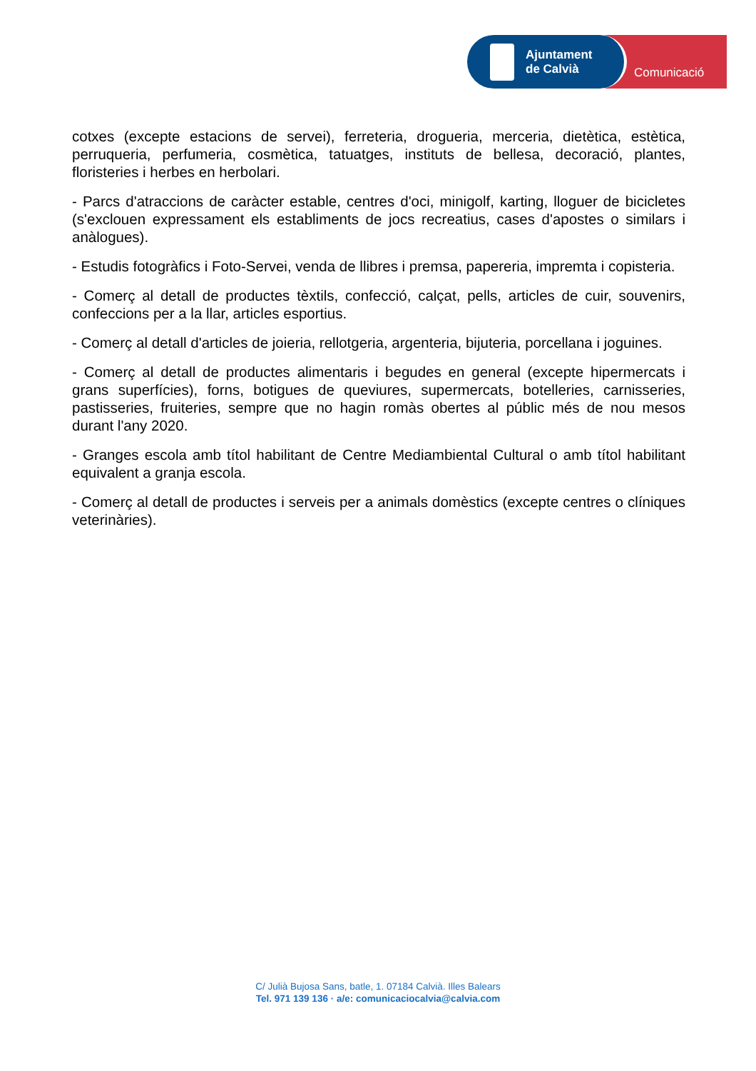Ajuntament
de Calvià
Comunicació
cotxes (excepte estacions de servei), ferreteria, drogueria, merceria, dietètica, estètica, perruqueria, perfumeria, cosmètica, tatuatges, instituts de bellesa, decoració, plantes, floristeries i herbes en herbolari.
- Parcs d'atraccions de caràcter estable, centres d'oci, minigolf, karting, lloguer de bicicletes (s'exclouen expressament els establiments de jocs recreatius, cases d'apostes o similars i anàlogues).
- Estudis fotogràfics i Foto-Servei, venda de llibres i premsa, papereria, impremta i copisteria.
- Comerç al detall de productes tèxtils, confecció, calçat, pells, articles de cuir, souvenirs, confeccions per a la llar, articles esportius.
- Comerç al detall d'articles de joieria, rellotgeria, argenteria, bijuteria, porcellana i joguines.
- Comerç al detall de productes alimentaris i begudes en general (excepte hipermercats i grans superfícies), forns, botigues de queviures, supermercats, botelleries, carnisseries, pastisseries, fruiteries, sempre que no hagin romàs obertes al públic més de nou mesos durant l'any 2020.
- Granges escola amb títol habilitant de Centre Mediambiental Cultural o amb títol habilitant equivalent a granja escola.
- Comerç al detall de productes i serveis per a animals domèstics (excepte centres o clíniques veterinàries).
C/ Julià Bujosa Sans, batle, 1. 07184 Calvià. Illes Balears
Tel. 971 139 136 · a/e: comunicaciocalvia@calvia.com